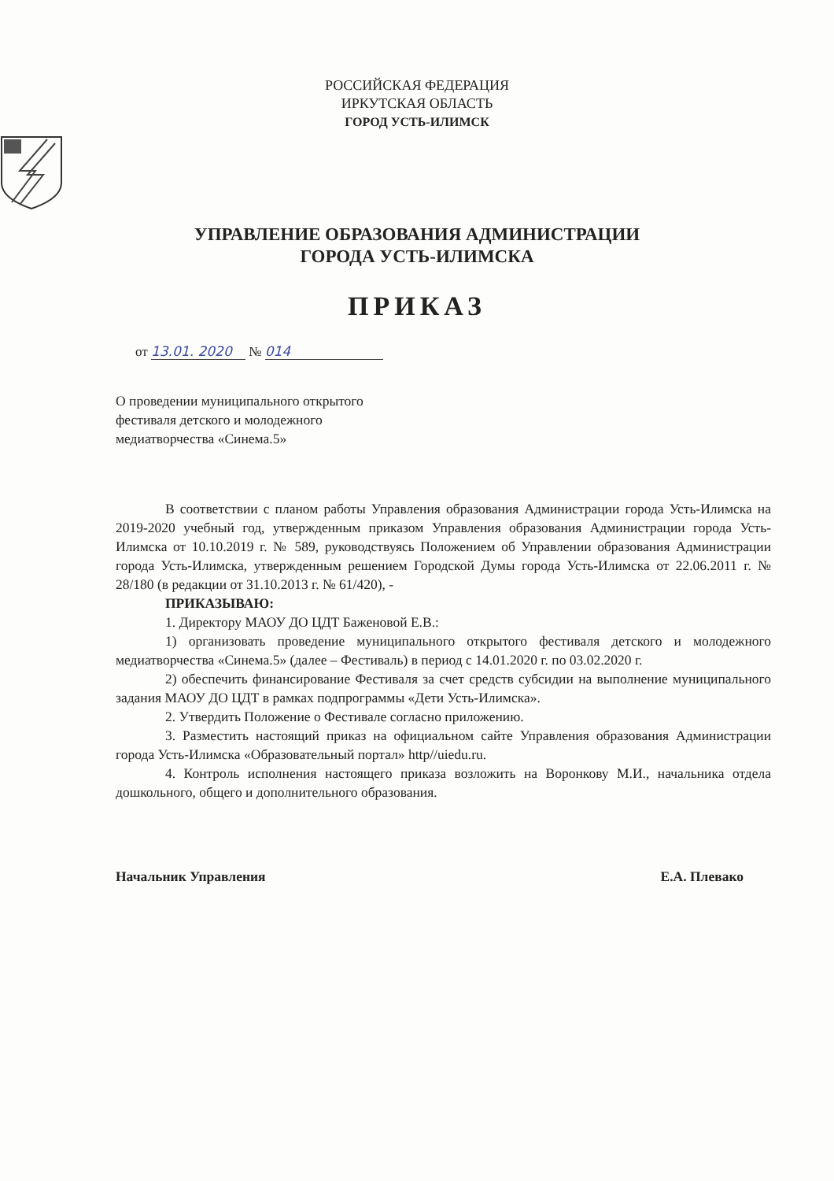РОССИЙСКАЯ ФЕДЕРАЦИЯ
ИРКУТСКАЯ ОБЛАСТЬ
ГОРОД УСТЬ-ИЛИМСК
УПРАВЛЕНИЕ ОБРАЗОВАНИЯ АДМИНИСТРАЦИИ
ГОРОДА УСТЬ-ИЛИМСКА
ПРИКАЗ
от 13.01. 2020 № 014
О проведении муниципального открытого
фестиваля детского и молодежного
медиатворчества «Синема.5»
В соответствии с планом работы Управления образования Администрации города Усть-Илимска на 2019-2020 учебный год, утвержденным приказом Управления образования Администрации города Усть-Илимска от 10.10.2019 г. № 589, руководствуясь Положением об Управлении образования Администрации города Усть-Илимска, утвержденным решением Городской Думы города Усть-Илимска от 22.06.2011 г. № 28/180 (в редакции от 31.10.2013 г. № 61/420), -
ПРИКАЗЫВАЮ:
1. Директору МАОУ ДО ЦДТ Баженовой Е.В.:
1) организовать проведение муниципального открытого фестиваля детского и молодежного медиатворчества «Синема.5» (далее – Фестиваль) в период с 14.01.2020 г. по 03.02.2020 г.
2) обеспечить финансирование Фестиваля за счет средств субсидии на выполнение муниципального задания МАОУ ДО ЦДТ в рамках подпрограммы «Дети Усть-Илимска».
2. Утвердить Положение о Фестивале согласно приложению.
3. Разместить настоящий приказ на официальном сайте Управления образования Администрации города Усть-Илимска «Образовательный портал» http//uiedu.ru.
4. Контроль исполнения настоящего приказа возложить на Воронкову М.И., начальника отдела дошкольного, общего и дополнительного образования.
Начальник Управления Е.А. Плевако